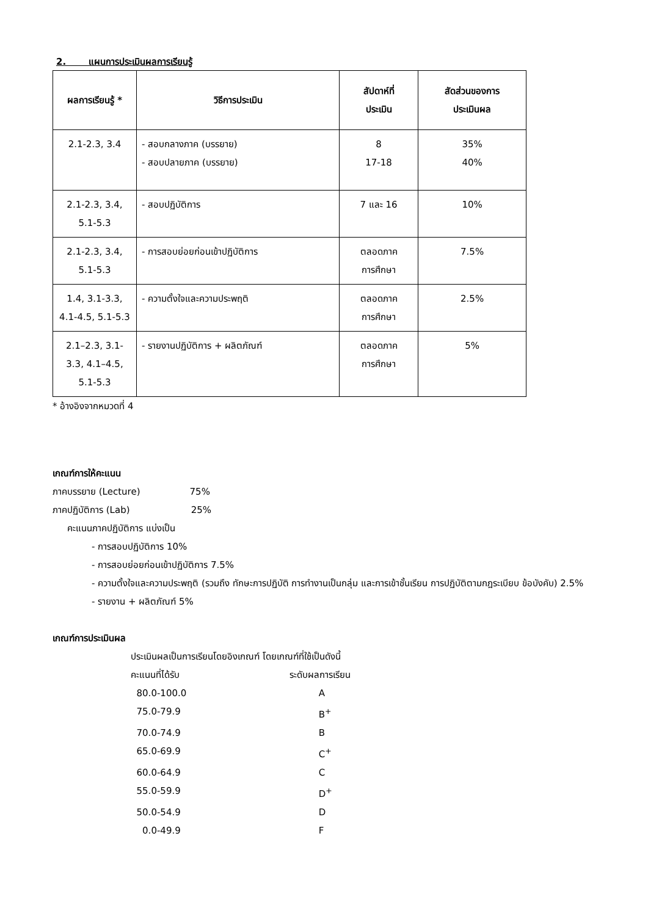2. แผนการประเมินผลการเรียนรู้
| ผลการเรียนรู้ * | วิธีการประเมิน | สัปดาห์ที่ ประเมิน | สัดส่วนของการ ประเมินผล |
| --- | --- | --- | --- |
| 2.1-2.3, 3.4 | - สอบกลางภาค (บรรยาย) - สอบปลายภาค (บรรยาย) | 8 17-18 | 35% 40% |
| 2.1-2.3, 3.4, 5.1-5.3 | - สอบปฏิบัติการ | 7 และ 16 | 10% |
| 2.1-2.3, 3.4, 5.1-5.3 | - การสอบย่อยก่อนเข้าปฏิบัติการ | ตลอดภาค การศึกษา | 7.5% |
| 1.4, 3.1-3.3, 4.1-4.5, 5.1-5.3 | - ความตั้งใจและความประพฤติ | ตลอดภาค การศึกษา | 2.5% |
| 2.1–2.3, 3.1- 3.3, 4.1–4.5, 5.1-5.3 | - รายงานปฏิบัติการ + ผลิตภัณฑ์ | ตลอดภาค การศึกษา | 5% |
* อ้างอิงจากหมวดที่ 4
เกณฑ์การให้คะแนน
ภาคบรรยาย (Lecture) 75%
ภาคปฏิบัติการ (Lab) 25%
คะแนนภาคปฏิบัติการ แบ่งเป็น
- การสอบปฏิบัติการ 10%
- การสอบย่อยก่อนเข้าปฏิบัติการ 7.5%
- ความตั้งใจและความประพฤติ (รวมถึง ทักษะการปฏิบัติ การทำงานเป็นกลุ่ม และการเข้าชั้นเรียน การปฏิบัติตามกฎระเบียบ ข้อบังคับ) 2.5%
- รายงาน + ผลิตภัณฑ์ 5%
เกณฑ์การประเมินผล
ประเมินผลเป็นการเรียนโดยอิงเกณฑ์ โดยเกณฑ์ที่ใช้เป็นดังนี้
คะแนนที่ได้รับ
ระดับผลการเรียน
80.0-100.0
A
75.0-79.9
B<sup>+</sup>
70.0-74.9
B
65.0-69.9
C<sup>+</sup>
60.0-64.9
C
55.0-59.9
D<sup>+</sup>
50.0-54.9
D
0.0-49.9
F